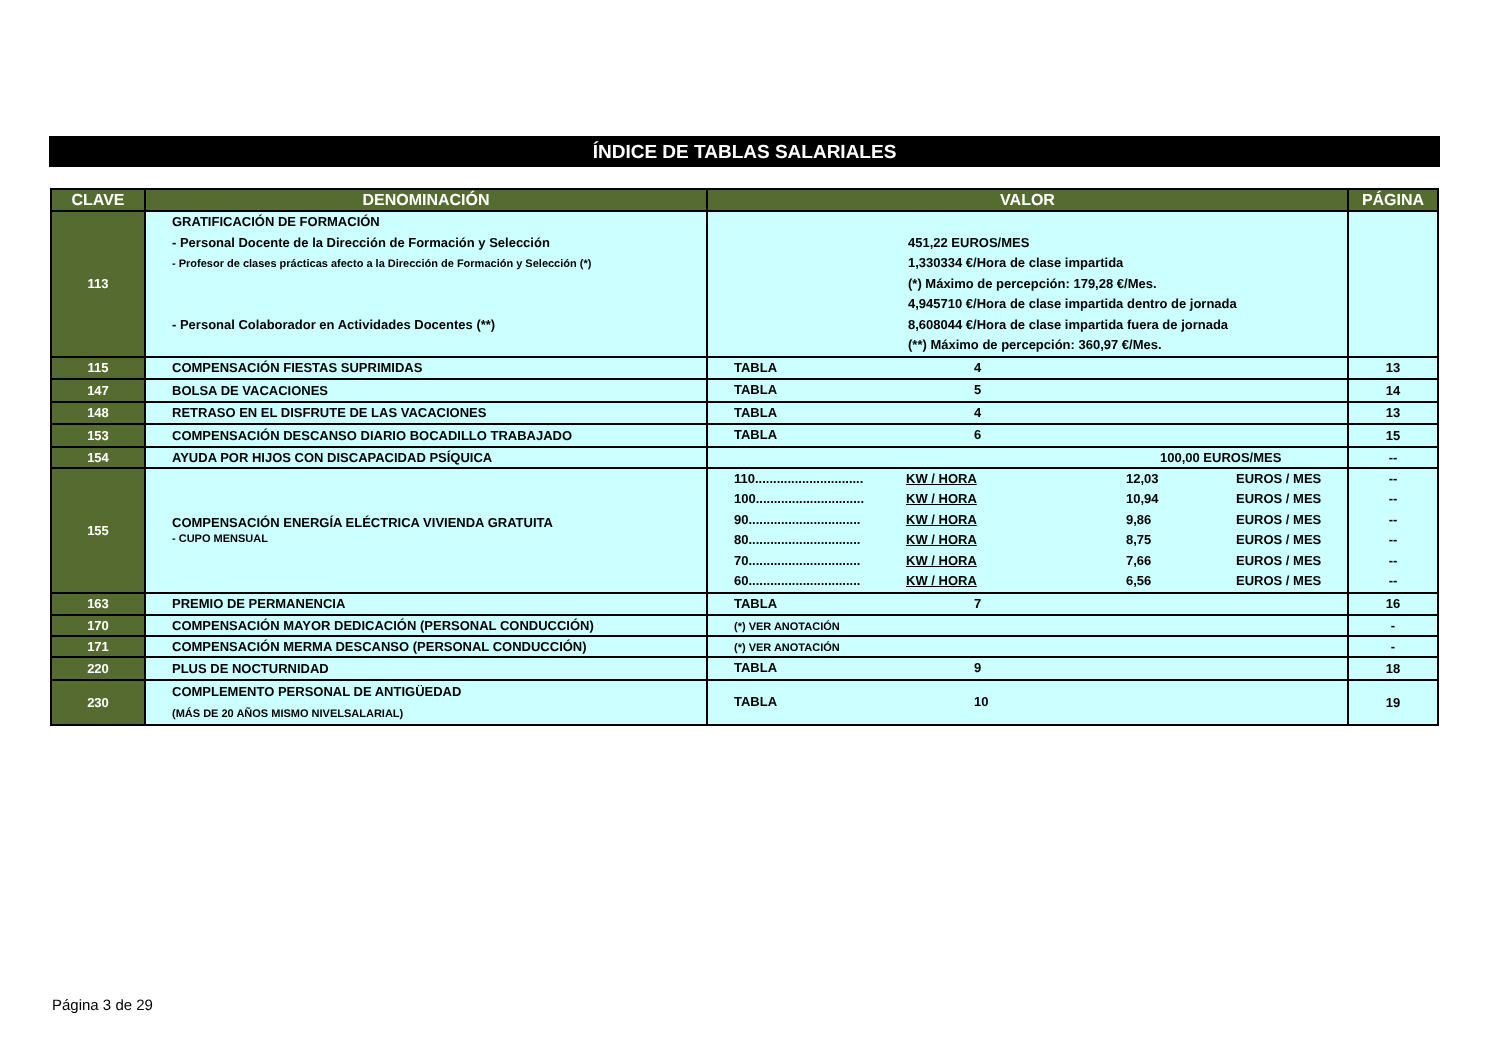ÍNDICE DE TABLAS SALARIALES
| CLAVE | DENOMINACIÓN | VALOR | PÁGINA |
| --- | --- | --- | --- |
| 113 | GRATIFICACIÓN DE FORMACIÓN - Personal Docente de la Dirección de Formación y Selección - Profesor de clases prácticas afecto a la Dirección de Formación y Selección (*) - Personal Colaborador en Actividades Docentes (**) | 451,22 EUROS/MES 1,330334 €/Hora de clase impartida (*) Máximo de percepción: 179,28 €/Mes. 4,945710 €/Hora de clase impartida dentro de jornada 8,608044 €/Hora de clase impartida fuera de jornada (**) Máximo de percepción: 360,97 €/Mes. | |
| 115 | COMPENSACIÓN FIESTAS SUPRIMIDAS | TABLA 4 | 13 |
| 147 | BOLSA DE VACACIONES | TABLA 5 | 14 |
| 148 | RETRASO EN EL DISFRUTE DE LAS VACACIONES | TABLA 4 | 13 |
| 153 | COMPENSACIÓN DESCANSO DIARIO BOCADILLO TRABAJADO | TABLA 6 | 15 |
| 154 | AYUDA POR HIJOS CON DISCAPACIDAD PSÍQUICA | 100,00 EUROS/MES | -- |
| 155 | COMPENSACIÓN ENERGÍA ELÉCTRICA VIVIENDA GRATUITA - CUPO MENSUAL | 110.............................. KW / HORA 12,03 EUROS / MES 100.............................. KW / HORA 10,94 EUROS / MES 90............................... KW / HORA 9,86 EUROS / MES 80............................... KW / HORA 8,75 EUROS / MES 70............................... KW / HORA 7,66 EUROS / MES 60............................... KW / HORA 6,56 EUROS / MES | -- -- -- -- -- -- |
| 163 | PREMIO DE PERMANENCIA | TABLA 7 | 16 |
| 170 | COMPENSACIÓN MAYOR DEDICACIÓN (PERSONAL CONDUCCIÓN) | (*) VER ANOTACIÓN | - |
| 171 | COMPENSACIÓN MERMA DESCANSO (PERSONAL CONDUCCIÓN) | (*) VER ANOTACIÓN | - |
| 220 | PLUS DE NOCTURNIDAD | TABLA 9 | 18 |
| 230 | COMPLEMENTO PERSONAL DE ANTIGÜEDAD (MÁS DE 20 AÑOS MISMO NIVELSALARIAL) | TABLA 10 | 19 |
Página 3 de 29